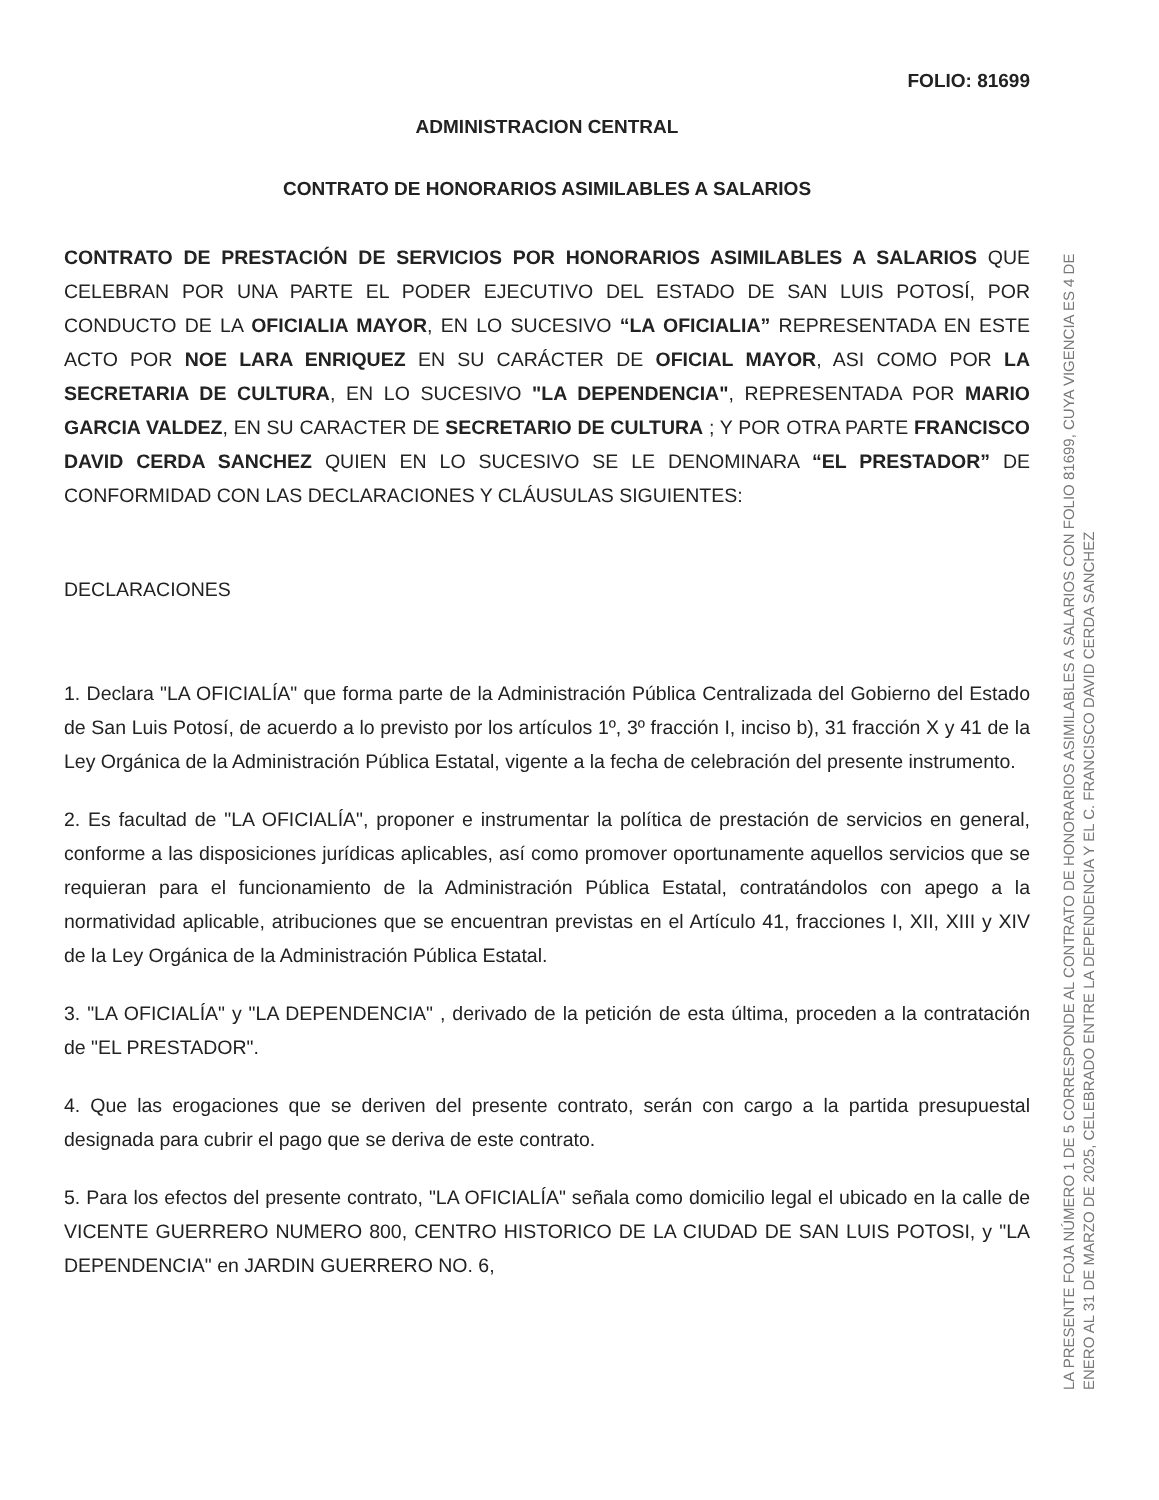FOLIO: 81699
ADMINISTRACION CENTRAL
CONTRATO DE HONORARIOS ASIMILABLES A SALARIOS
CONTRATO DE PRESTACIÓN DE SERVICIOS POR HONORARIOS ASIMILABLES A SALARIOS QUE CELEBRAN POR UNA PARTE EL PODER EJECUTIVO DEL ESTADO DE SAN LUIS POTOSÍ, POR CONDUCTO DE LA OFICIALIA MAYOR, EN LO SUCESIVO “LA OFICIALIA” REPRESENTADA EN ESTE ACTO POR NOE LARA ENRIQUEZ EN SU CARÁCTER DE OFICIAL MAYOR, ASI COMO POR LA SECRETARIA DE CULTURA, EN LO SUCESIVO "LA DEPENDENCIA", REPRESENTADA POR MARIO GARCIA VALDEZ, EN SU CARACTER DE SECRETARIO DE CULTURA ; Y POR OTRA PARTE FRANCISCO DAVID CERDA SANCHEZ QUIEN EN LO SUCESIVO SE LE DENOMINARA “EL PRESTADOR” DE CONFORMIDAD CON LAS DECLARACIONES Y CLÁUSULAS SIGUIENTES:
DECLARACIONES
1. Declara "LA OFICIALÍA" que forma parte de la Administración Pública Centralizada del Gobierno del Estado de San Luis Potosí, de acuerdo a lo previsto por los artículos 1º, 3º fracción I, inciso b), 31 fracción X y 41 de la Ley Orgánica de la Administración Pública Estatal, vigente a la fecha de celebración del presente instrumento.
2. Es facultad de "LA OFICIALÍA", proponer e instrumentar la política de prestación de servicios en general, conforme a las disposiciones jurídicas aplicables, así como promover oportunamente aquellos servicios que se requieran para el funcionamiento de la Administración Pública Estatal, contratándolos con apego a la normatividad aplicable, atribuciones que se encuentran previstas en el Artículo 41, fracciones I, XII, XIII y XIV de la Ley Orgánica de la Administración Pública Estatal.
3. "LA OFICIALÍA" y "LA DEPENDENCIA" , derivado de la petición de esta última, proceden a la contratación de "EL PRESTADOR".
4. Que las erogaciones que se deriven del presente contrato, serán con cargo a la partida presupuestal designada para cubrir el pago que se deriva de este contrato.
5. Para los efectos del presente contrato, "LA OFICIALÍA" señala como domicilio legal el ubicado en la calle de VICENTE GUERRERO NUMERO 800, CENTRO HISTORICO DE LA CIUDAD DE SAN LUIS POTOSI, y "LA DEPENDENCIA" en JARDIN GUERRERO NO. 6,
LA PRESENTE FOJA NÚMERO 1 DE 5 CORRESPONDE AL CONTRATO DE HONORARIOS ASIMILABLES A SALARIOS CON FOLIO 81699, CUYA VIGENCIA ES 4 DE ENERO AL 31 DE MARZO DE 2025, CELEBRADO ENTRE LA DEPENDENCIA Y EL C. FRANCISCO DAVID CERDA SANCHEZ